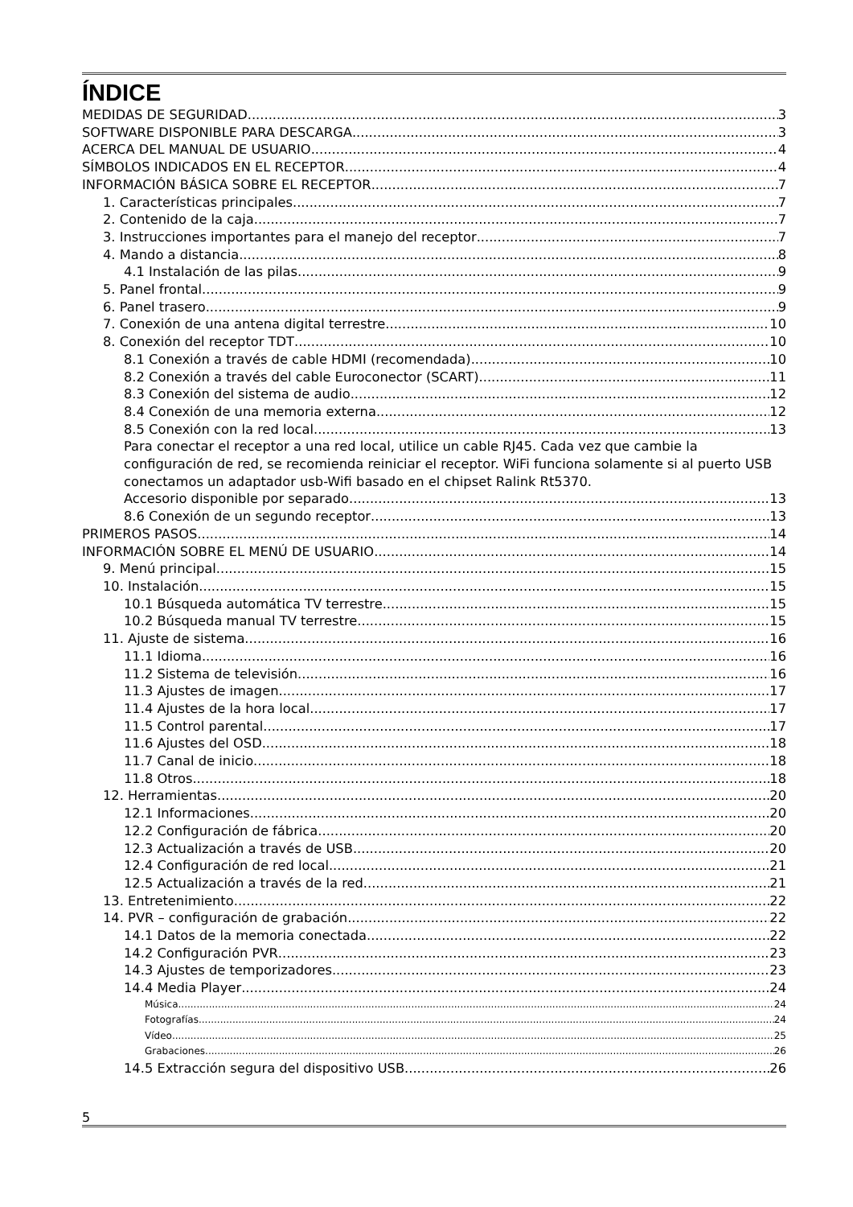ÍNDICE
MEDIDAS DE SEGURIDAD 3
SOFTWARE DISPONIBLE PARA DESCARGA 3
ACERCA DEL MANUAL DE USUARIO 4
SÍMBOLOS INDICADOS EN EL RECEPTOR 4
INFORMACIÓN BÁSICA SOBRE EL RECEPTOR 7
1. Características principales 7
2. Contenido de la caja 7
3. Instrucciones importantes para el manejo del receptor 7
4. Mando a distancia 8
4.1 Instalación de las pilas 9
5. Panel frontal 9
6. Panel trasero 9
7. Conexión de una antena digital terrestre 10
8. Conexión del receptor TDT 10
8.1 Conexión a través de cable HDMI (recomendada) 10
8.2 Conexión a través del cable Euroconector (SCART) 11
8.3 Conexión del sistema de audio 12
8.4 Conexión de una memoria externa 12
8.5 Conexión con la red local 13
Para conectar el receptor a una red local, utilice un cable RJ45. Cada vez que cambie la configuración de red, se recomienda reiniciar el receptor. WiFi funciona solamente si al puerto USB conectamos un adaptador usb-Wifi basado en el chipset Ralink Rt5370.
Accesorio disponible por separado 13
8.6 Conexión de un segundo receptor 13
PRIMEROS PASOS 14
INFORMACIÓN SOBRE EL MENÚ DE USUARIO 14
9. Menú principal 15
10. Instalación 15
10.1 Búsqueda automática TV terrestre 15
10.2 Búsqueda manual TV terrestre 15
11. Ajuste de sistema 16
11.1 Idioma 16
11.2 Sistema de televisión 16
11.3 Ajustes de imagen 17
11.4 Ajustes de la hora local 17
11.5 Control parental 17
11.6 Ajustes del OSD 18
11.7 Canal de inicio 18
11.8 Otros 18
12. Herramientas 20
12.1 Informaciones 20
12.2 Configuración de fábrica 20
12.3 Actualización a través de USB 20
12.4 Configuración de red local 21
12.5 Actualización a través de la red 21
13. Entretenimiento 22
14. PVR – configuración de grabación 22
14.1 Datos de la memoria conectada 22
14.2 Configuración PVR 23
14.3 Ajustes de temporizadores 23
14.4 Media Player 24
Música 24
Fotografías 24
Vídeo 25
Grabaciones 26
14.5 Extracción segura del dispositivo USB 26
5